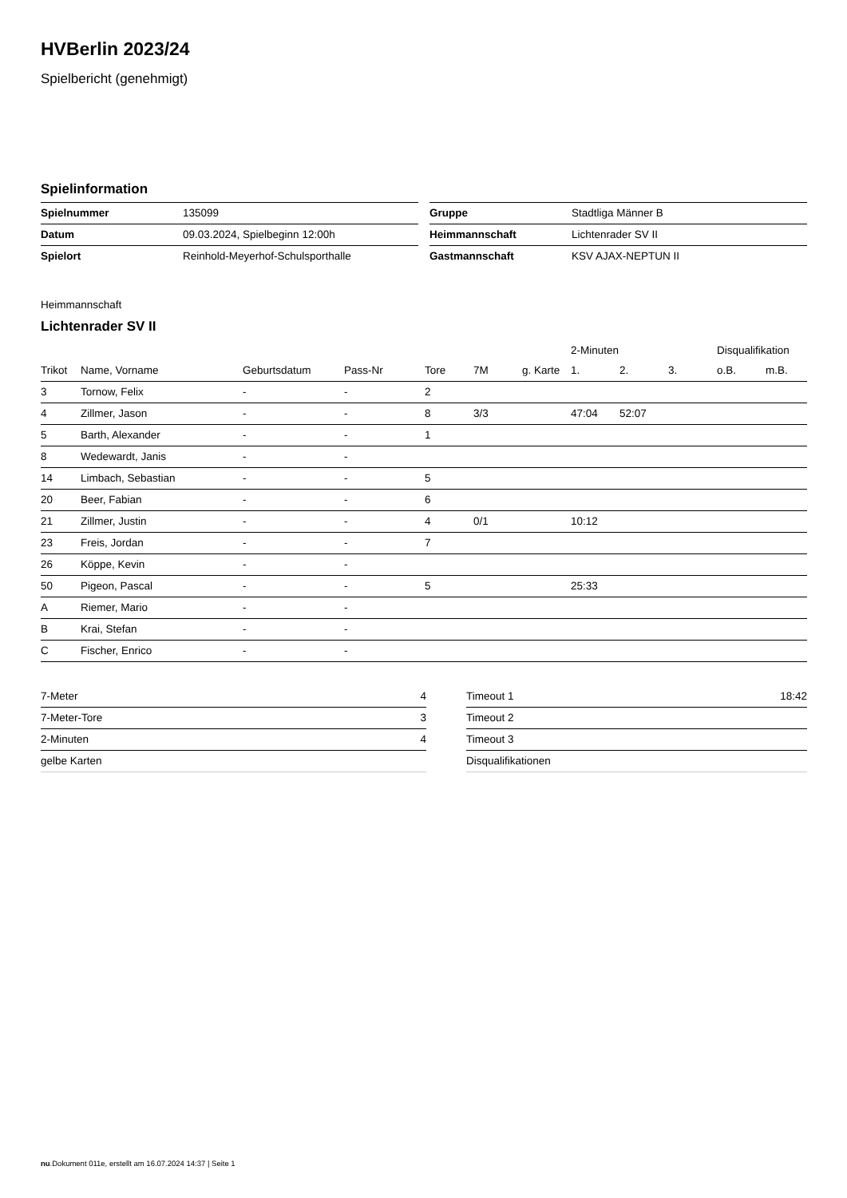HVBerlin 2023/24
Spielbericht (genehmigt)
Spielinformation
| Spielnummer | 135099 |
| Datum | 09.03.2024, Spielbeginn 12:00h |
| Spielort | Reinhold-Meyerhof-Schulsporthalle |
| Gruppe | Stadtliga Männer B |
| Heimmannschaft | Lichtenrader SV II |
| Gastmannschaft | KSV AJAX-NEPTUN II |
Heimmannschaft
Lichtenrader SV II
| | | | | | | | 2-Minuten | | | Disqualifikation | |
| --- | --- | --- | --- | --- | --- | --- | --- | --- | --- | --- | --- |
| Trikot | Name, Vorname | Geburtsdatum | Pass-Nr | Tore | 7M | g. Karte | 1. | 2. | 3. | o.B. | m.B. |
| 3 | Tornow, Felix | - | - | 2 | | | | | | | |
| 4 | Zillmer, Jason | - | - | 8 | 3/3 | | 47:04 | 52:07 | | | |
| 5 | Barth, Alexander | - | - | 1 | | | | | | | |
| 8 | Wedewardt, Janis | - | - | | | | | | | | |
| 14 | Limbach, Sebastian | - | - | 5 | | | | | | | |
| 20 | Beer, Fabian | - | - | 6 | | | | | | | |
| 21 | Zillmer, Justin | - | - | 4 | 0/1 | | 10:12 | | | | |
| 23 | Freis, Jordan | - | - | 7 | | | | | | | |
| 26 | Köppe, Kevin | - | - | | | | | | | | |
| 50 | Pigeon, Pascal | - | - | 5 | | | 25:33 | | | | |
| A | Riemer, Mario | - | - | | | | | | | | |
| B | Krai, Stefan | - | - | | | | | | | | |
| C | Fischer, Enrico | - | - | | | | | | | | |
| 7-Meter | 4 |
| 7-Meter-Tore | 3 |
| 2-Minuten | 4 |
| gelbe Karten | |
| Timeout 1 | 18:42 |
| Timeout 2 | |
| Timeout 3 | |
| Disqualifikationen | |
nu.Dokument 011e, erstellt am 16.07.2024 14:37 | Seite 1